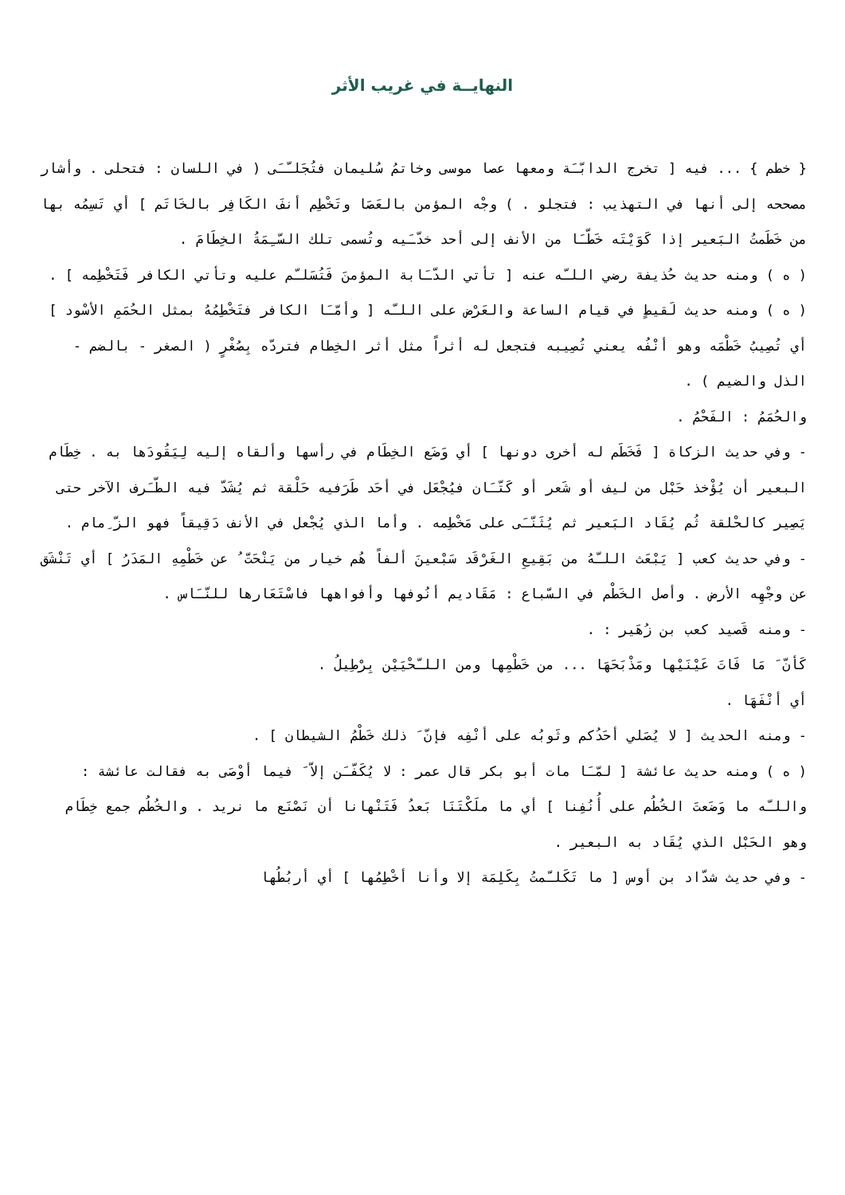النهايــة في غريب الأثر
{ خطم } ... فيه [ تخرج الدابّـَة ومعها عصا موسى وخاتمُ سُليمان فتُجَلـّـَى ( في اللسان : فتحلى . وأشار مصححه إلى أنها في التهذيب : فتجلو . ) وجْه المؤمن بالعَصَا وتَخْطِم أنفَ الكَافِر بالخَاتَم ] أي تَسِمُه بها من خَطَمتُ البَعير إذا كَوَيْتَه خَطّـَا من الأنف إلى أحد خدّـَيه وتُسمى تلك السّـِمَةُ الخِطَامَ .
( ه ) ومنه حديث حُذيفة رضي اللـّه عنه [ تأتي الدّـَابة المؤمنَ فَتُسَلـّم عليه وتأتي الكافر فَتَخْطِمه ] .
( ه ) ومنه حديث لَقيطٍ في قيام الساعة والعَرْض على اللـّه [ وأمّـَا الكافر فتَخْطِمُهُ بمثل الحُمَمِ الأسْود ] أي تُصِيبُ خَطْمَه وهو أنْفُه يعني تُصِيبه فتجعل له أثراً مثل أثر الخِطام فتردّه بِصُغْرٍ ( الصغر - بالضم - الذل والضيم ) .
والحُمَمُ : الفَحْمُ .
- وفي حديث الزكاة [ فَخَطَم له أخرى دونها ] أي وَضَع الخِطَام في رأسها وألقاه إليه لِيَقُودَها به . خِطَام البعير أن يُؤْخذ حَبْل من ليف أو شَعر أو كَتّـَان فيُجْعَل في أحَد طَرَفيه حَلْقة ثم يُشَدّ فيه الطّـَرف الآخر حتى يَصِير كالحْلقة ثُم يُقَاد البَعير ثم يُثَنّـَى على مَخْطِمه . وأما الذي يُجْعل في الأنف دَقِيقاً فهو الزّ ِمام .
- وفي حديث كعب [ يَبْعَث اللـّهُ من بَقِيعِ الغَرْقَد سَبْعينَ ألفاً هُم خيار من يَنْحَتّ ُ عن خَطْمِهِ المَدَرُ ] أي تَنْشَق عن وجْهِه الأرض . وأصل الخَطْم في السّباع : مَقَاديم أنُوفها وأفواهها فاسْتَعَارها للنّـَاس .
- ومنه قَصيد كعب بن زُهَير : .
كَأنّ َ مَا فَاتَ عَيْنَيْها ومَذْبَحَهَا ... من خَطْمِها ومن اللـّحْيَيْن بِرْطِيلُ .
أي أنْفَهَا .
- ومنه الحديث [ لا يُصَلي أحَدُكم وثَوبُه على أنْفِه فإنّ َ ذلك خَطْمُ الشيطان ] .
( ه ) ومنه حديث عائشة [ لمّـَا مات أبو بكر قال عمر : لا يُكَفّـَن إلاّ َ فيما أوْصَى به فقالت عائشة : واللـّه ما وَضَعتَ الخُطُم على أُنُفِنا ] أي ما ملَكْتَنَا بَعدُ فَتَنْهانا أن نَصْنَع ما نريد . والخُطُم جمع خِطَام وهو الحَبْل الذي يُقَاد به البعير .
- وفي حديث شدّاد بن أوس [ ما تَكَلـّمتُ بِكَلِمَة إلا وأنا أخْطِمُها ] أي أربُطُها